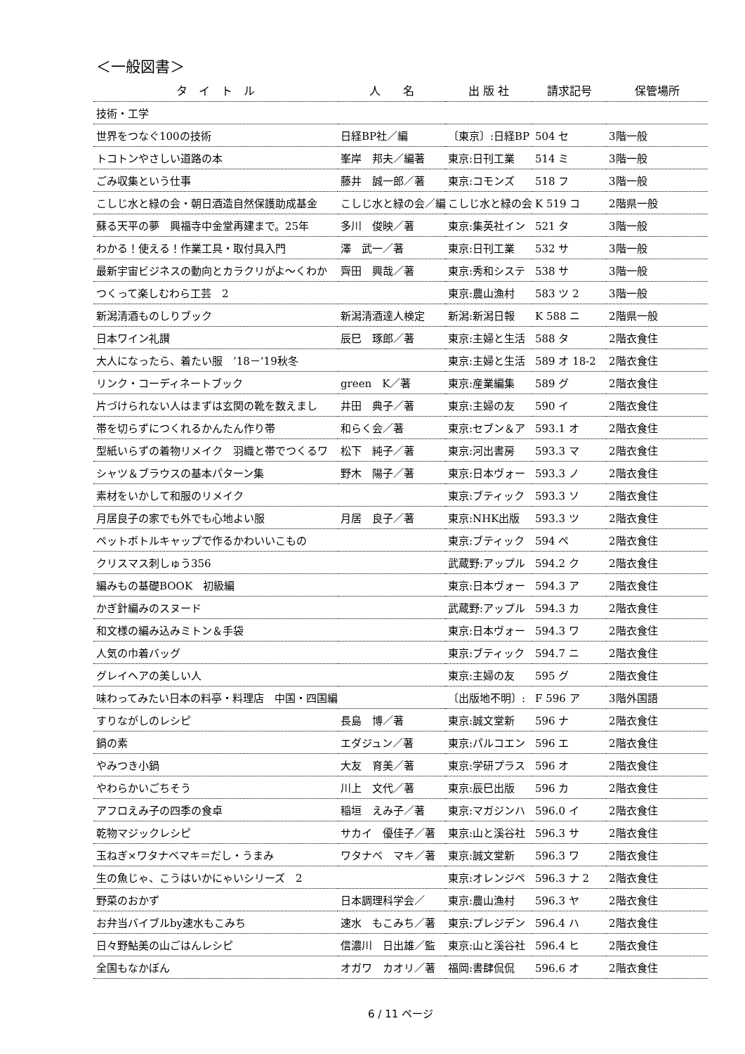＜一般図書＞
| タ イ ト ル | 人 名 | 出 版 社 | 請求記号 | 保管場所 |
| --- | --- | --- | --- | --- |
| 技術・工学 | | | | |
| 世界をつなぐ100の技術 | 日経BP社／編 | 〔東京〕:日経BP | 504 セ | 3階一般 |
| トコトンやさしい道路の本 | 峯岸 邦夫／編著 | 東京:日刊工業 | 514 ミ | 3階一般 |
| ごみ収集という仕事 | 藤井 誠一郎／著 | 東京:コモンズ | 518 フ | 3階一般 |
| こしじ水と緑の会・朝日酒造自然保護助成基金 | こしじ水と緑の会／編 | こしじ水と緑の会 | K 519 コ | 2階県一般 |
| 蘇る天平の夢 興福寺中金堂再建まで。25年 | 多川 俊映／著 | 東京:集英社イン | 521 タ | 3階一般 |
| わかる！使える！作業工具・取付具入門 | 澤 武一／著 | 東京:日刊工業 | 532 サ | 3階一般 |
| 最新宇宙ビジネスの動向とカラクリがよ～くわか | 齊田 興哉／著 | 東京:秀和システ | 538 サ | 3階一般 |
| つくって楽しむわら工芸 2 | | 東京:農山漁村 | 583 ツ 2 | 3階一般 |
| 新潟清酒ものしりブック | 新潟清酒達人検定 | 新潟:新潟日報 | K 588 ニ | 2階県一般 |
| 日本ワイン礼讃 | 辰巳 琢郎／著 | 東京:主婦と生活 | 588 タ | 2階衣食住 |
| 大人になったら、着たい服 ’18－’19秋冬 | | 東京:主婦と生活 | 589 オ 18-2 | 2階衣食住 |
| リンク・コーディネートブック | green K／著 | 東京:産業編集 | 589 グ | 2階衣食住 |
| 片づけられない人はまずは玄関の靴を数えまし | 井田 典子／著 | 東京:主婦の友 | 590 イ | 2階衣食住 |
| 帯を切らずにつくれるかんたん作り帯 | 和らく会／著 | 東京:セブン＆ア | 593.1 オ | 2階衣食住 |
| 型紙いらずの着物リメイク 羽織と帯でつくるワ | 松下 純子／著 | 東京:河出書房 | 593.3 マ | 2階衣食住 |
| シャツ＆ブラウスの基本パターン集 | 野木 陽子／著 | 東京:日本ヴォー | 593.3 ノ | 2階衣食住 |
| 素材をいかして和服のリメイク | | 東京:ブティック | 593.3 ソ | 2階衣食住 |
| 月居良子の家でも外でも心地よい服 | 月居 良子／著 | 東京:NHK出版 | 593.3 ツ | 2階衣食住 |
| ペットボトルキャップで作るかわいいこもの | | 東京:ブティック | 594 ペ | 2階衣食住 |
| クリスマス刺しゅう356 | | 武蔵野:アップル | 594.2 ク | 2階衣食住 |
| 編みもの基礎BOOK 初級編 | | 東京:日本ヴォー | 594.3 ア | 2階衣食住 |
| かぎ針編みのスヌード | | 武蔵野:アップル | 594.3 カ | 2階衣食住 |
| 和文様の編み込みミトン＆手袋 | | 東京:日本ヴォー | 594.3 ワ | 2階衣食住 |
| 人気の巾着バッグ | | 東京:ブティック | 594.7 ニ | 2階衣食住 |
| グレイヘアの美しい人 | | 東京:主婦の友 | 595 グ | 2階衣食住 |
| 味わってみたい日本の料亭・料理店 中国・四国編 | | 〔出版地不明〕: | F 596 ア | 3階外国語 |
| すりながしのレシピ | 長島 博／著 | 東京:誠文堂新 | 596 ナ | 2階衣食住 |
| 鍋の素 | エダジュン／著 | 東京:パルコエン | 596 エ | 2階衣食住 |
| やみつき小鍋 | 大友 育美／著 | 東京:学研プラス | 596 オ | 2階衣食住 |
| やわらかいごちそう | 川上 文代／著 | 東京:辰巳出版 | 596 カ | 2階衣食住 |
| アフロえみ子の四季の食卓 | 稲垣 えみ子／著 | 東京:マガジンハ | 596.0 イ | 2階衣食住 |
| 乾物マジックレシピ | サカイ 優佳子／著 | 東京:山と溪谷社 | 596.3 サ | 2階衣食住 |
| 玉ねぎ×ワタナベマキ＝だし・うまみ | ワタナベ マキ／著 | 東京:誠文堂新 | 596.3 ワ | 2階衣食住 |
| 生の魚じゃ、こうはいかにゃいシリーズ 2 | | 東京:オレンジペ | 596.3 ナ 2 | 2階衣食住 |
| 野菜のおかず | 日本調理科学会／ | 東京:農山漁村 | 596.3 ヤ | 2階衣食住 |
| お弁当バイブルby速水もこみち | 速水 もこみち／著 | 東京:プレジデン | 596.4 ハ | 2階衣食住 |
| 日々野鮎美の山ごはんレシピ | 信濃川 日出雄／監 | 東京:山と溪谷社 | 596.4 ヒ | 2階衣食住 |
| 全国もなかぼん | オガワ カオリ／著 | 福岡:書肆侃侃 | 596.6 オ | 2階衣食住 |
6 / 11 ページ